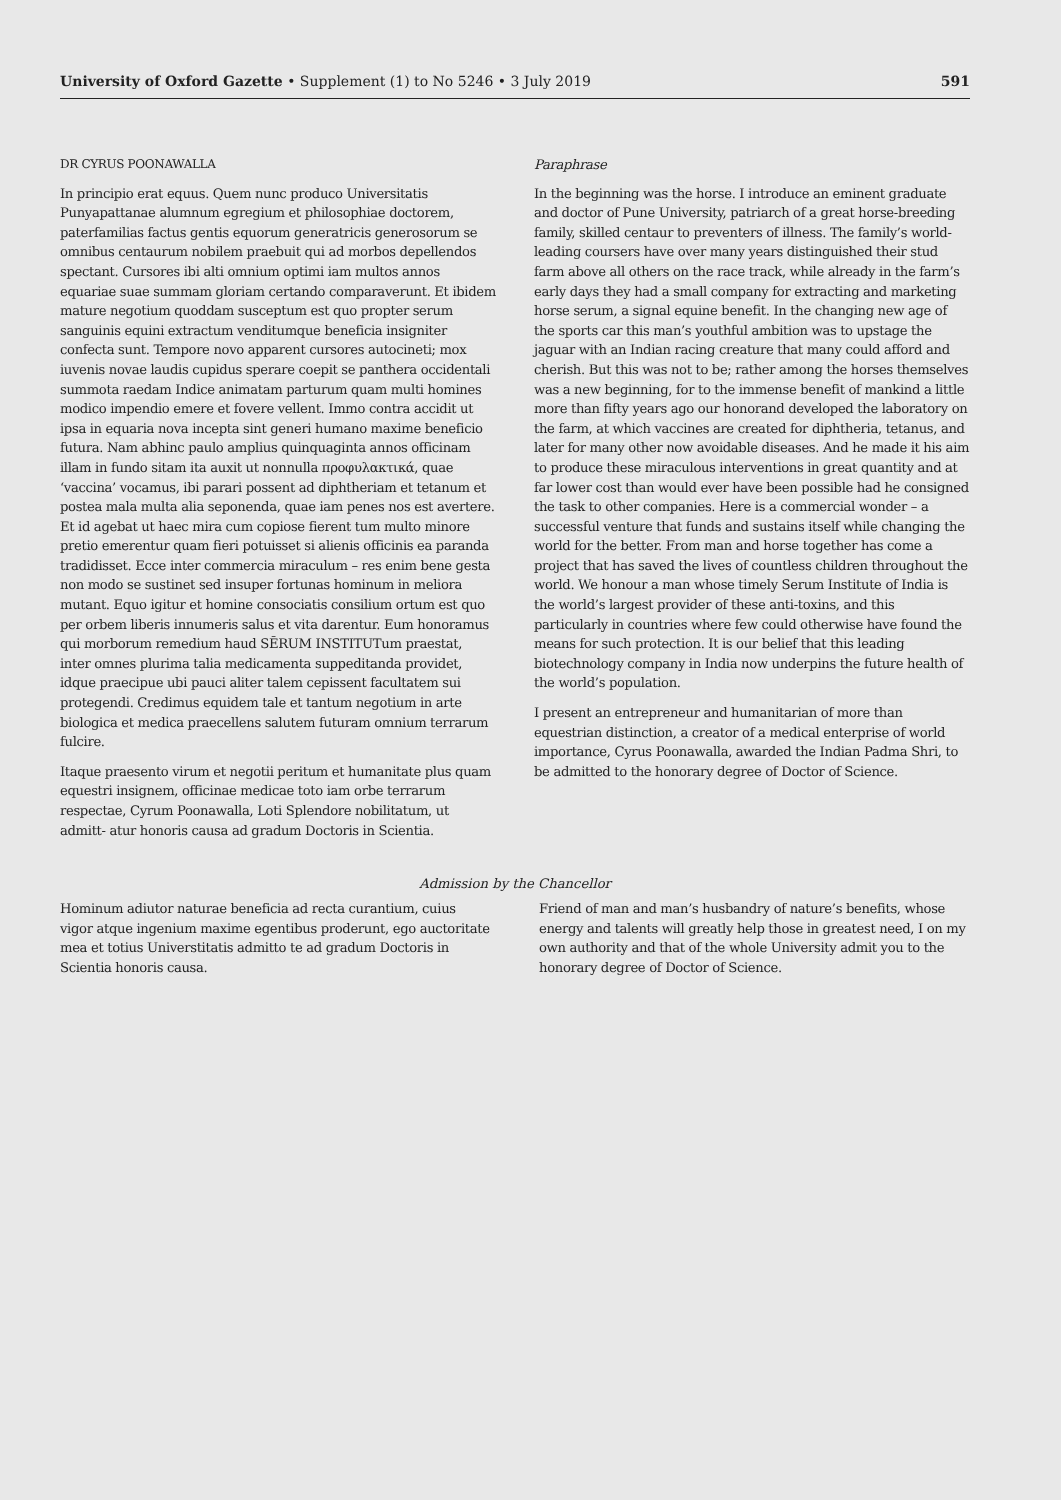University of Oxford Gazette • Supplement (1) to No 5246 • 3 July 2019
591
DR CYRUS POONAWALLA
In principio erat equus. Quem nunc produco Universitatis Punyapattanae alumnum egregium et philosophiae doctorem, paterfamilias factus gentis equorum generatricis generosorum se omnibus centaurum nobilem praebuit qui ad morbos depellendos spectant. Cursores ibi alti omnium optimi iam multos annos equariae suae summam gloriam certando comparaverunt. Et ibidem mature negotium quoddam susceptum est quo propter serum sanguinis equini extractum venditumque beneficia insigniter confecta sunt. Tempore novo apparent cursores autocineti; mox iuvenis novae laudis cupidus sperare coepit se panthera occidentali summota raedam Indice animatam parturum quam multi homines modico impendio emere et fovere vellent. Immo contra accidit ut ipsa in equaria nova incepta sint generi humano maxime beneficio futura. Nam abhinc paulo amplius quinquaginta annos officinam illam in fundo sitam ita auxit ut nonnulla προφυλακτικά, quae ‘vaccina’ vocamus, ibi parari possent ad diphtheriam et tetanum et postea mala multa alia seponenda, quae iam penes nos est avertere. Et id agebat ut haec mira cum copiose fierent tum multo minore pretio emerentur quam fieri potuisset si alienis officinis ea paranda tradidisset. Ecce inter commercia miraculum – res enim bene gesta non modo se sustinet sed insuper fortunas hominum in meliora mutant. Equo igitur et homine consociatis consilium ortum est quo per orbem liberis innumeris salus et vita darentur. Eum honoramus qui morborum remedium haud SĒRUM INSTITUTum praestat, inter omnes plurima talia medicamenta suppeditanda providet, idque praecipue ubi pauci aliter talem cepissent facultatem sui protegendi. Credimus equidem tale et tantum negotium in arte biologica et medica praecellens salutem futuram omnium terrarum fulcire.
Itaque praesento virum et negotii peritum et humanitate plus quam equestri insignem, officinae medicae toto iam orbe terrarum respectae, Cyrum Poonawalla, Loti Splendore nobilitatum, ut admitt- atur honoris causa ad gradum Doctoris in Scientia.
Paraphrase
In the beginning was the horse. I introduce an eminent graduate and doctor of Pune University, patriarch of a great horse-breeding family, skilled centaur to preventers of illness. The family’s world-leading coursers have over many years distinguished their stud farm above all others on the race track, while already in the farm’s early days they had a small company for extracting and marketing horse serum, a signal equine benefit. In the changing new age of the sports car this man’s youthful ambition was to upstage the jaguar with an Indian racing creature that many could afford and cherish. But this was not to be; rather among the horses themselves was a new beginning, for to the immense benefit of mankind a little more than fifty years ago our honorand developed the laboratory on the farm, at which vaccines are created for diphtheria, tetanus, and later for many other now avoidable diseases. And he made it his aim to produce these miraculous interventions in great quantity and at far lower cost than would ever have been possible had he consigned the task to other companies. Here is a commercial wonder – a successful venture that funds and sustains itself while changing the world for the better. From man and horse together has come a project that has saved the lives of countless children throughout the world. We honour a man whose timely Serum Institute of India is the world’s largest provider of these anti-toxins, and this particularly in countries where few could otherwise have found the means for such protection. It is our belief that this leading biotechnology company in India now underpins the future health of the world’s population.
I present an entrepreneur and humanitarian of more than equestrian distinction, a creator of a medical enterprise of world importance, Cyrus Poonawalla, awarded the Indian Padma Shri, to be admitted to the honorary degree of Doctor of Science.
Admission by the Chancellor
Hominum adiutor naturae beneficia ad recta curantium, cuius vigor atque ingenium maxime egentibus proderunt, ego auctoritate mea et totius Universtitatis admitto te ad gradum Doctoris in Scientia honoris causa.
Friend of man and man’s husbandry of nature’s benefits, whose energy and talents will greatly help those in greatest need, I on my own authority and that of the whole University admit you to the honorary degree of Doctor of Science.